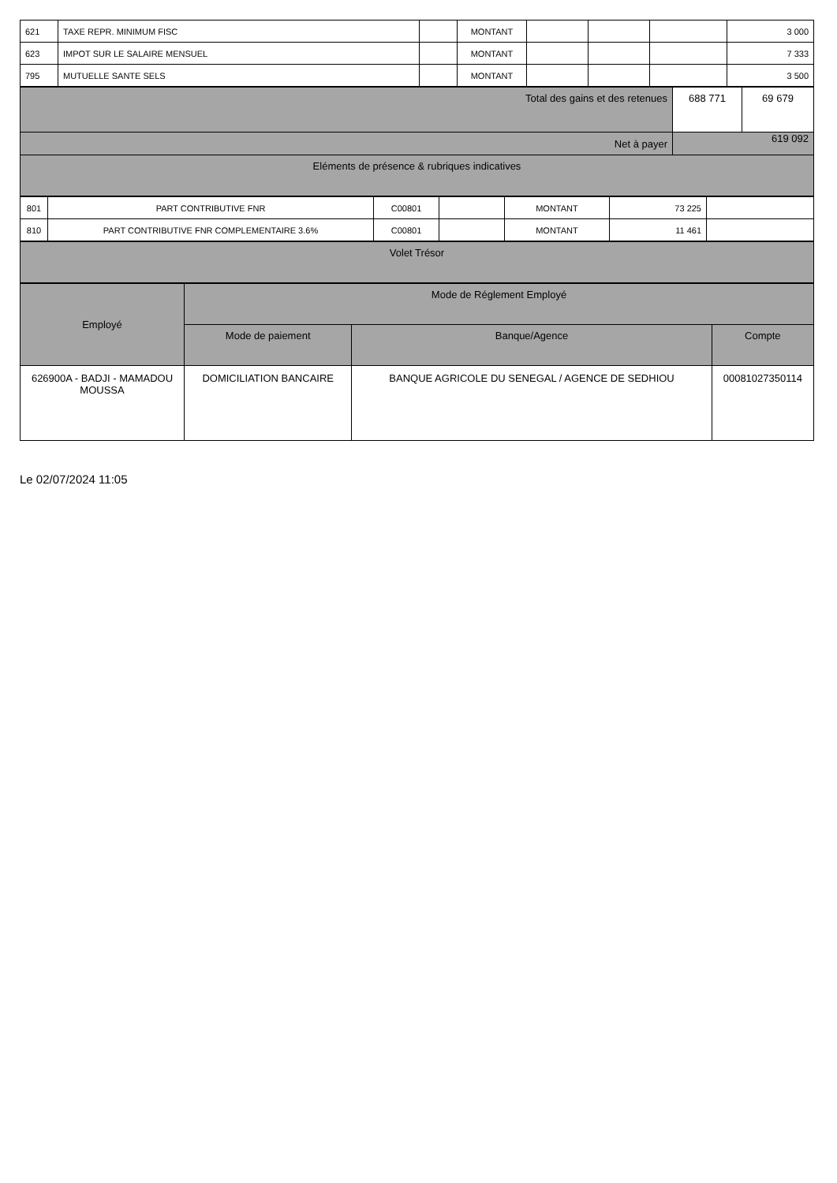| 621 | TAXE REPR. MINIMUM FISC | | MONTANT | | | | 3 000 |
| 623 | IMPOT SUR LE SALAIRE MENSUEL | | MONTANT | | | | 7 333 |
| 795 | MUTUELLE SANTE SELS | | MONTANT | | | | 3 500 |
| Total des gains et des retenues | 688 771 | 69 679 |
| Net à payer | 619 092 | |
| Eléments de présence & rubriques indicatives | | |
| 801 | PART CONTRIBUTIVE FNR | C00801 | | MONTANT | 73 225 | |
| 810 | PART CONTRIBUTIVE FNR COMPLEMENTAIRE 3.6% | C00801 | | MONTANT | 11 461 | |
| Volet Trésor |
| Employé | Mode de Réglement Employé | | |
| --- | --- | --- | --- |
| | Mode de paiement | Banque/Agence | Compte |
| 626900A - BADJI - MAMADOU MOUSSA | DOMICILIATION BANCAIRE | BANQUE AGRICOLE DU SENEGAL / AGENCE DE SEDHIOU | 00081027350114 |
Le 02/07/2024 11:05